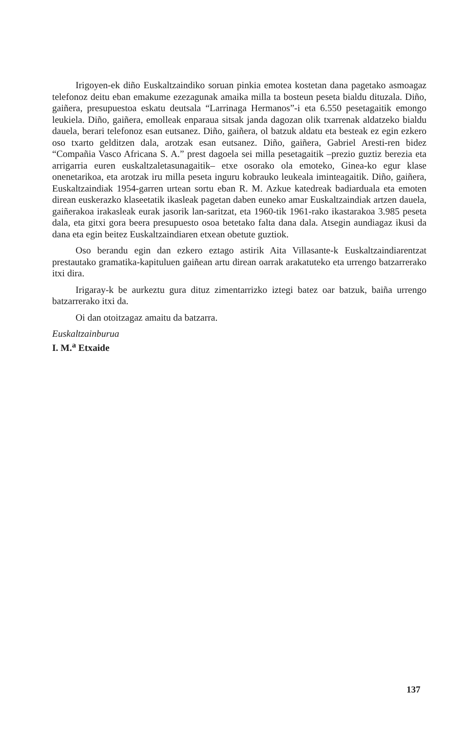Irigoyen-ek diño Euskaltzaindiko soruan pinkia emotea kostetan dana pagetako asmoagaz telefonoz deitu eban emakume ezezagunak amaika milla ta bosteun peseta bialdu dituzala. Diño, gaiñera, presupuestoa eskatu deutsala “Larrinaga Hermanos”-i eta 6.550 pesetagaitik emongo leukiela. Diño, gaiñera, emolleak enparaua sitsak janda dagozan olik txarrenak aldatzeko bialdu dauela, berari telefonoz esan eutsanez. Diño, gaiñera, ol batzuk aldatu eta besteak ez egin ezkero oso txarto gelditzen dala, arotzak esan eutsanez. Diño, gaiñera, Gabriel Aresti-ren bidez “Compañia Vasco Africana S. A.” prest dagoela sei milla pesetagaitik –prezio guztiz berezia eta arrigarria euren euskaltzaletasunagaitik– etxe osorako ola emoteko, Ginea-ko egur klase onenetarikoa, eta arotzak iru milla peseta inguru kobrauko leukeala iminteagaitik. Diño, gaiñera, Euskaltzaindiak 1954-garren urtean sortu eban R. M. Azkue katedreak badiarduala eta emoten direan euskerazko klaseetatik ikasleak pagetan daben euneko amar Euskaltzaindiak artzen dauela, gaiñerakoa irakasleak eurak jasorik lan-saritzat, eta 1960-tik 1961-rako ikastarakoa 3.985 peseta dala, eta gitxi gora beera presupuesto osoa betetako falta dana dala. Atsegin aundiagaz ikusi da dana eta egin beitez Euskaltzaindiaren etxean obetute guztiok.
Oso berandu egin dan ezkero eztago astirik Aita Villasante-k Euskaltzaindiarentzat prestautako gramatika-kapituluen gaiñean artu direan oarrak arakatuteko eta urrengo batzarrerako itxi dira.
Irigaray-k be aurkeztu gura dituz zimentarrizko iztegi batez oar batzuk, baiña urrengo batzarrerako itxi da.
Oi dan otoitzagaz amaitu da batzarra.
Euskaltzainburua
I. M.<sup>a</sup> Etxaide
137